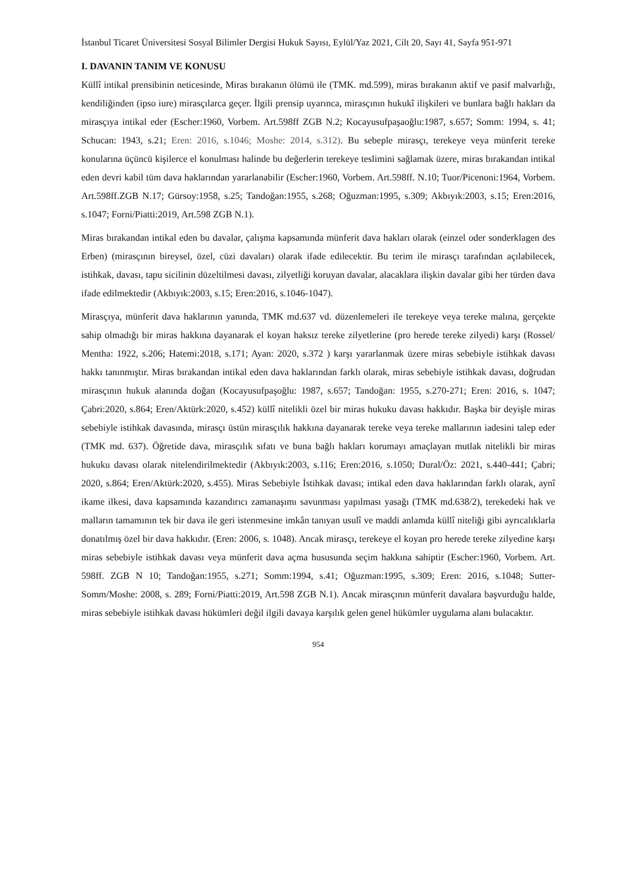İstanbul Ticaret Üniversitesi Sosyal Bilimler Dergisi Hukuk Sayısı, Eylül/Yaz 2021, Cilt 20, Sayı 41, Sayfa 951-971
I. DAVANIN TANIM VE KONUSU
Küllî intikal prensibinin neticesinde, Miras bırakanın ölümü ile (TMK. md.599), miras bırakanın aktif ve pasif malvarlığı, kendiliğinden (ipso iure) mirasçılarca geçer. İlgili prensip uyarınca, mirasçının hukukî ilişkileri ve bunlara bağlı hakları da mirasçıya intikal eder (Escher:1960, Vorbem. Art.598ff ZGB N.2; Kocayusufpaşaoğlu:1987, s.657; Somm: 1994, s. 41; Schucan: 1943, s.21; Eren: 2016, s.1046; Moshe: 2014, s.312). Bu sebeple mirasçı, terekeye veya münferit tereke konularına üçüncü kişilerce el konulması halinde bu değerlerin terekeye teslimini sağlamak üzere, miras bırakandan intikal eden devri kabil tüm dava haklarından yararlanabilir (Escher:1960, Vorbem. Art.598ff. N.10; Tuor/Picenoni:1964, Vorbem. Art.598ff.ZGB N.17; Gürsoy:1958, s.25; Tandoğan:1955, s.268; Oğuzman:1995, s.309; Akbıyık:2003, s.15; Eren:2016, s.1047; Forni/Piatti:2019, Art.598 ZGB N.1).
Miras bırakandan intikal eden bu davalar, çalışma kapsamında münferit dava hakları olarak (einzel oder sonderklagen des Erben) (mirasçının bireysel, özel, cüzi davaları) olarak ifade edilecektir. Bu terim ile mirasçı tarafından açılabilecek, istihkak, davası, tapu sicilinin düzeltilmesi davası, zilyetliği koruyan davalar, alacaklara ilişkin davalar gibi her türden dava ifade edilmektedir (Akbıyık:2003, s.15; Eren:2016, s.1046-1047).
Mirasçıya, münferit dava haklarının yanında, TMK md.637 vd. düzenlemeleri ile terekeye veya tereke malına, gerçekte sahip olmadığı bir miras hakkına dayanarak el koyan haksız tereke zilyetlerine (pro herede tereke zilyedi) karşı (Rossel/ Mentha: 1922, s.206; Hatemi:2018, s.171; Ayan: 2020, s.372 ) karşı yararlanmak üzere miras sebebiyle istihkak davası hakkı tanınmıştır. Miras bırakandan intikal eden dava haklarından farklı olarak, miras sebebiyle istihkak davası, doğrudan mirasçının hukuk alanında doğan (Kocayusufpaşoğlu: 1987, s.657; Tandoğan: 1955, s.270-271; Eren: 2016, s. 1047; Çabri:2020, s.864; Eren/Aktürk:2020, s.452) küllî nitelikli özel bir miras hukuku davası hakkıdır. Başka bir deyişle miras sebebiyle istihkak davasında, mirasçı üstün mirasçılık hakkına dayanarak tereke veya tereke mallarının iadesini talep eder (TMK md. 637). Öğretide dava, mirasçılık sıfatı ve buna bağlı hakları korumayı amaçlayan mutlak nitelikli bir miras hukuku davası olarak nitelendirilmektedir (Akbıyık:2003, s.116; Eren:2016, s.1050; Dural/Öz: 2021, s.440-441; Çabri; 2020, s.864; Eren/Aktürk:2020, s.455). Miras Sebebiyle İstihkak davası; intikal eden dava haklarından farklı olarak, aynî ikame ilkesi, dava kapsamında kazandırıcı zamanaşımı savunması yapılması yasağı (TMK md.638/2), terekedeki hak ve malların tamamının tek bir dava ile geri istenmesine imkân tanıyan usulî ve maddi anlamda küllî niteliği gibi ayrıcalıklarla donatılmış özel bir dava hakkıdır. (Eren: 2006, s. 1048). Ancak mirasçı, terekeye el koyan pro herede tereke zilyedine karşı miras sebebiyle istihkak davası veya münferit dava açma hususunda seçim hakkına sahiptir (Escher:1960, Vorbem. Art. 598ff. ZGB N 10; Tandoğan:1955, s.271; Somm:1994, s.41; Oğuzman:1995, s.309; Eren: 2016, s.1048; Sutter-Somm/Moshe: 2008, s. 289; Forni/Piatti:2019, Art.598 ZGB N.1). Ancak mirasçının münferit davalara başvurduğu halde, miras sebebiyle istihkak davası hükümleri değil ilgili davaya karşılık gelen genel hükümler uygulama alanı bulacaktır.
954